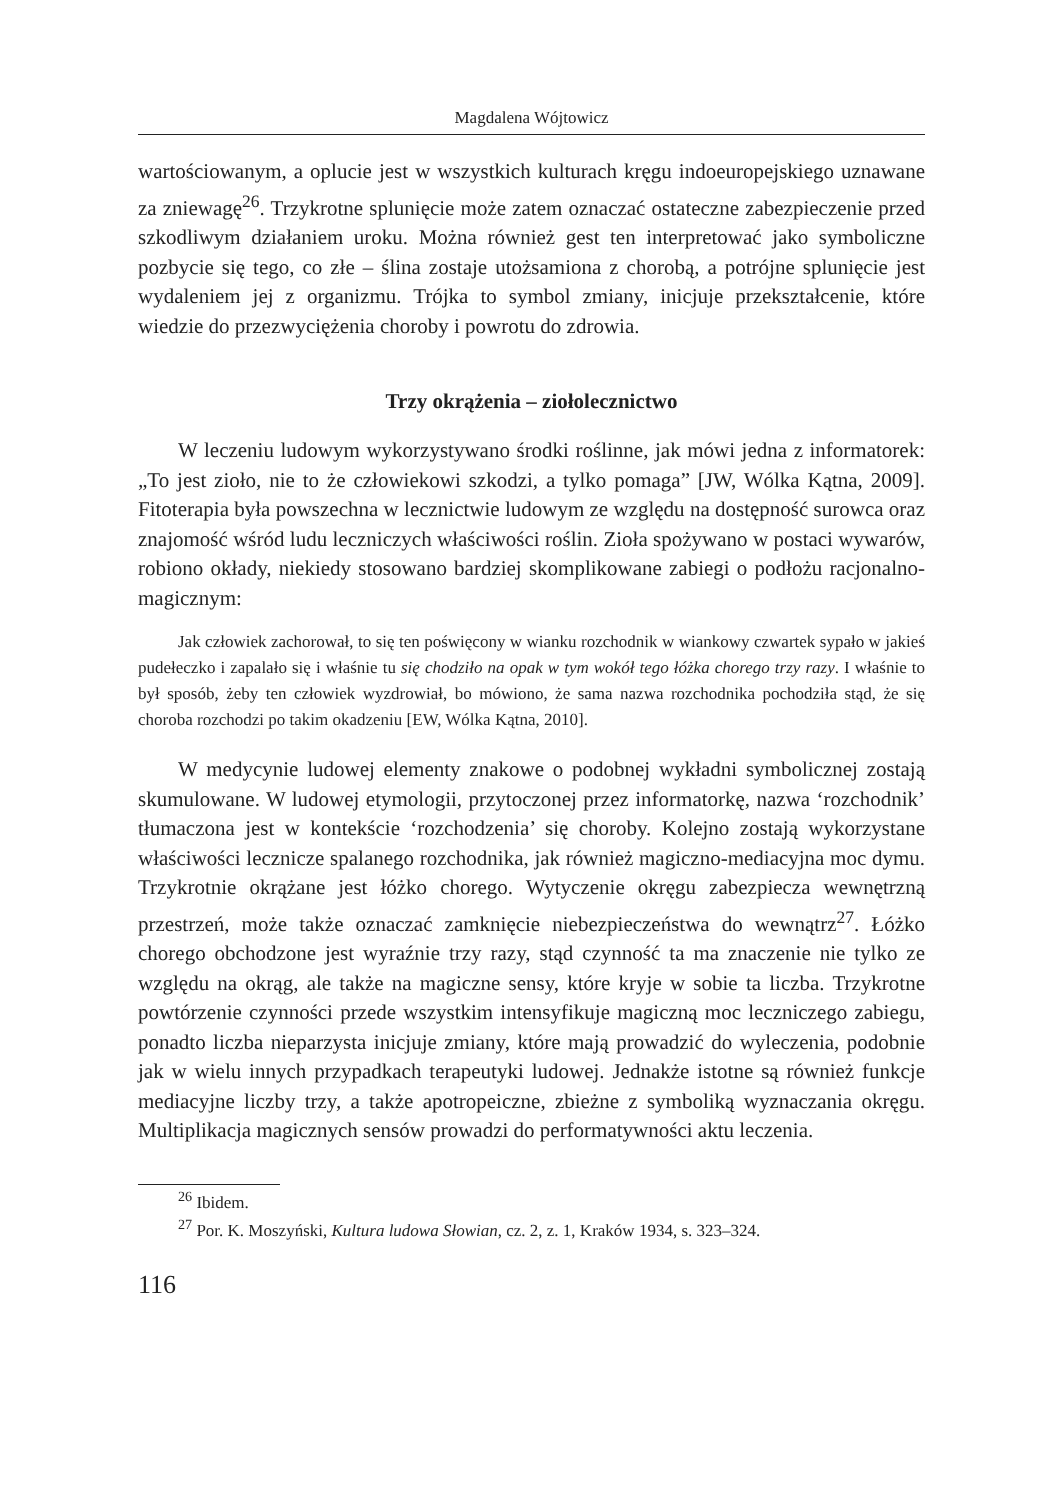Magdalena Wójtowicz
wartościowanym, a oplucie jest w wszystkich kulturach kręgu indoeuropejskiego uznawane za zniewagę<sup>26</sup>. Trzykrotne splunięcie może zatem oznaczać ostateczne zabezpieczenie przed szkodliwym działaniem uroku. Można również gest ten interpretować jako symboliczne pozbycie się tego, co złe – ślina zostaje utożsamiona z chorobą, a potrójne splunięcie jest wydaleniem jej z organizmu. Trójka to symbol zmiany, inicjuje przekształcenie, które wiedzie do przezwyciężenia choroby i powrotu do zdrowia.
Trzy okrążenia – ziołolecznictwo
W leczeniu ludowym wykorzystywano środki roślinne, jak mówi jedna z informatorek: „To jest zioło, nie to że człowiekowi szkodzi, a tylko pomaga” [JW, Wólka Kątna, 2009]. Fitoterapia była powszechna w lecznictwie ludowym ze względu na dostępność surowca oraz znajomość wśród ludu leczniczych właściwości roślin. Zioła spożywano w postaci wywarów, robiono okłady, niekiedy stosowano bardziej skomplikowane zabiegi o podłożu racjonalno-magicznym:
Jak człowiek zachorował, to się ten poświęcony w wianku rozchodnik w wiankowy czwartek sypało w jakieś pudełeczko i zapalało się i właśnie tu się chodziło na opak w tym wokół tego łóżka chorego trzy razy. I właśnie to był sposób, żeby ten człowiek wyzdrowiał, bo mówiono, że sama nazwa rozchodnika pochodziła stąd, że się choroba rozchodzi po takim okadzeniu [EW, Wólka Kątna, 2010].
W medycynie ludowej elementy znakowe o podobnej wykładni symbolicznej zostają skumulowane. W ludowej etymologii, przytoczonej przez informatorkę, nazwa ‘rozchodnik’ tłumaczona jest w kontekście ‘rozchodzenia’ się choroby. Kolejno zostają wykorzystane właściwości lecznicze spalanego rozchodnika, jak również magiczno-mediacyjna moc dymu. Trzykrotnie okrążane jest łóżko chorego. Wytyczenie okręgu zabezpiecza wewnętrzną przestrzeń, może także oznaczać zamknięcie niebezpieczeństwa do wewnątrz<sup>27</sup>. Łóżko chorego obchodzone jest wyraźnie trzy razy, stąd czynność ta ma znaczenie nie tylko ze względu na okrąg, ale także na magiczne sensy, które kryje w sobie ta liczba. Trzykrotne powtórzenie czynności przede wszystkim intensyfikuje magiczną moc leczniczego zabiegu, ponadto liczba nieparzysta inicjuje zmiany, które mają prowadzić do wyleczenia, podobnie jak w wielu innych przypadkach terapeutyki ludowej. Jednakże istotne są również funkcje mediacyjne liczby trzy, a także apotropeiczne, zbieżne z symboliką wyznaczania okręgu. Multiplikacja magicznych sensów prowadzi do performatywności aktu leczenia.
<sup>26</sup> Ibidem.
<sup>27</sup> Por. K. Moszyński, Kultura ludowa Słowian, cz. 2, z. 1, Kraków 1934, s. 323–324.
116